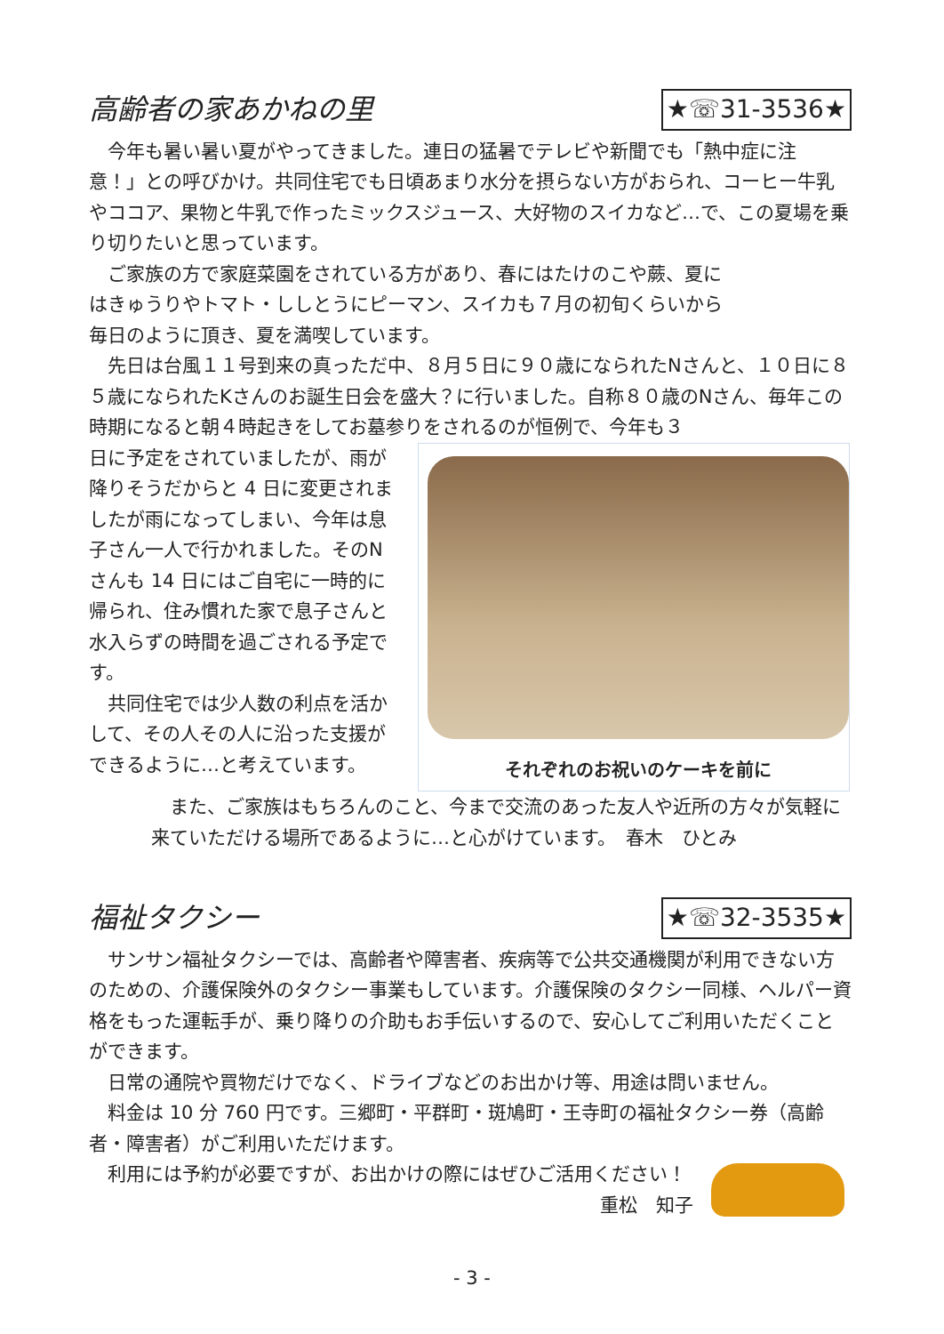高齢者の家あかねの里 ★☏31-3536★
今年も暑い暑い夏がやってきました。連日の猛暑でテレビや新聞でも「熱中症に注意！」との呼びかけ。共同住宅でも日頃あまり水分を摂らない方がおられ、コーヒー牛乳やココア、果物と牛乳で作ったミックスジュース、大好物のスイカなど…で、この夏場を乗り切りたいと思っています。
ご家族の方で家庭菜園をされている方があり、春にはたけのこや蕨、夏にはきゅうりやトマト・ししとうにピーマン、スイカも７月の初旬くらいから毎日のように頂き、夏を満喫しています。
先日は台風１１号到来の真っただ中、８月５日に９０歳になられたNさんと、１０日に８５歳になられたKさんのお誕生日会を盛大？に行いました。自称８０歳のNさん、毎年この時期になると朝４時起きをしてお墓参りをされるのが恒例で、今年も３
日に予定をされていましたが、雨が降りそうだからと 4 日に変更されましたが雨になってしまい、今年は息子さん一人で行かれました。そのN さんも 14 日にはご自宅に一時的に帰られ、住み慣れた家で息子さんと水入らずの時間を過ごされる予定です。
共同住宅では少人数の利点を活かして、その人その人に沿った支援ができるように…と考えています。
それぞれのお祝いのケーキを前に
また、ご家族はもちろんのこと、今まで交流のあった友人や近所の方々が気軽に来ていただける場所であるように…と心がけています。　春木　ひとみ
福祉タクシー ★☏32-3535★
サンサン福祉タクシーでは、高齢者や障害者、疾病等で公共交通機関が利用できない方のための、介護保険外のタクシー事業もしています。介護保険のタクシー同様、ヘルパー資格をもった運転手が、乗り降りの介助もお手伝いするので、安心してご利用いただくことができます。
日常の通院や買物だけでなく、ドライブなどのお出かけ等、用途は問いません。
料金は 10 分 760 円です。三郷町・平群町・斑鳩町・王寺町の福祉タクシー券（高齢者・障害者）がご利用いただけます。
利用には予約が必要ですが、お出かけの際にはぜひご活用ください！
重松　知子
- 3 -